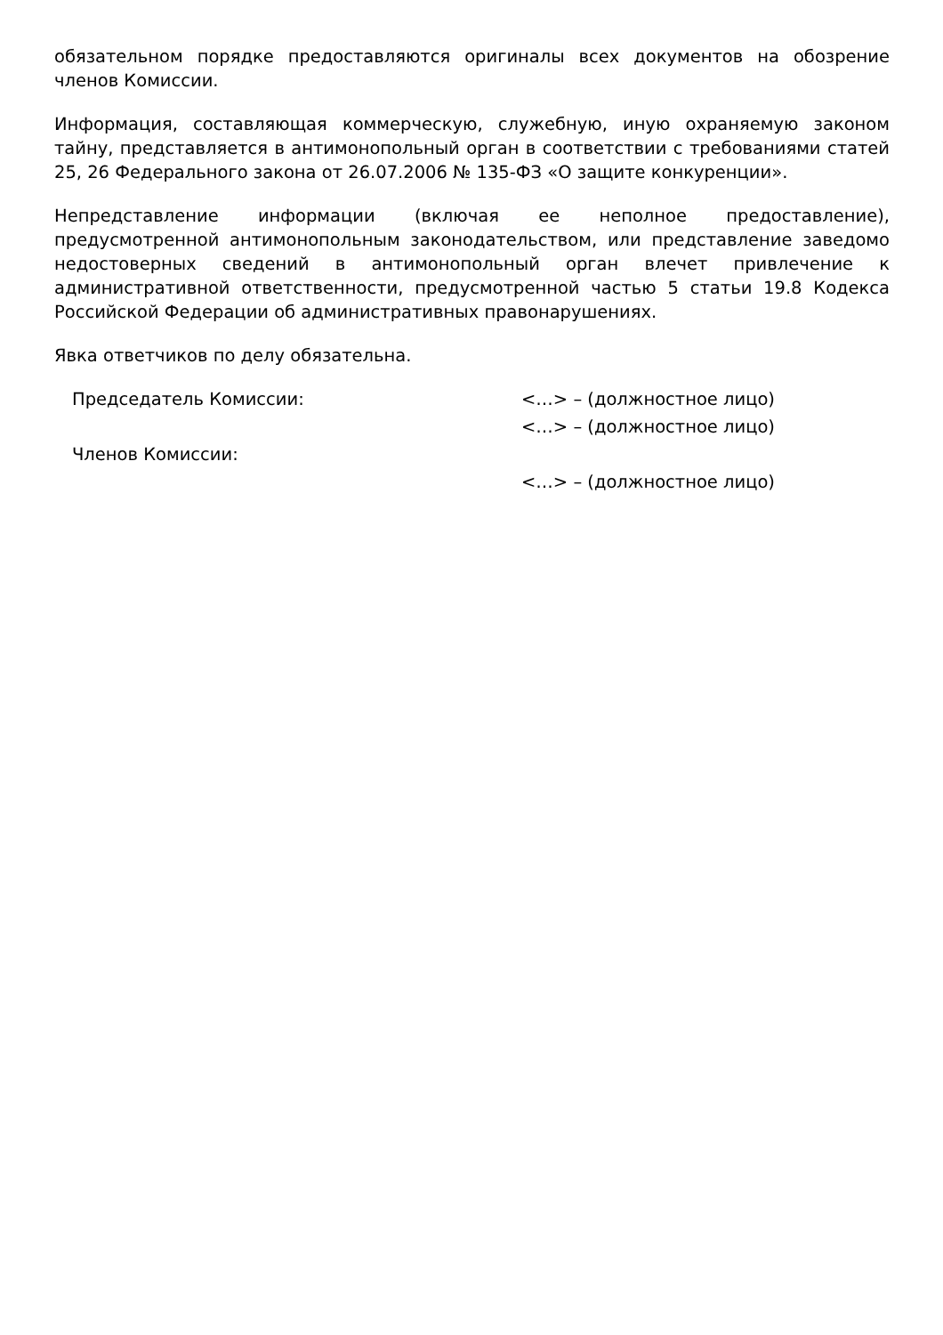обязательном порядке предоставляются оригиналы всех документов на обозрение членов Комиссии.
Информация, составляющая коммерческую, служебную, иную охраняемую законом тайну, представляется в антимонопольный орган в соответствии с требованиями статей 25, 26 Федерального закона от 26.07.2006 № 135-ФЗ «О защите конкуренции».
Непредставление информации (включая ее неполное предоставление), предусмотренной антимонопольным законодательством, или представление заведомо недостоверных сведений в антимонопольный орган влечет привлечение к административной ответственности, предусмотренной частью 5 статьи 19.8 Кодекса Российской Федерации об административных правонарушениях.
Явка ответчиков по делу обязательна.
Председатель Комиссии: <…> – (должностное лицо)
<…> – (должностное лицо)
Членов Комиссии:
<…> – (должностное лицо)